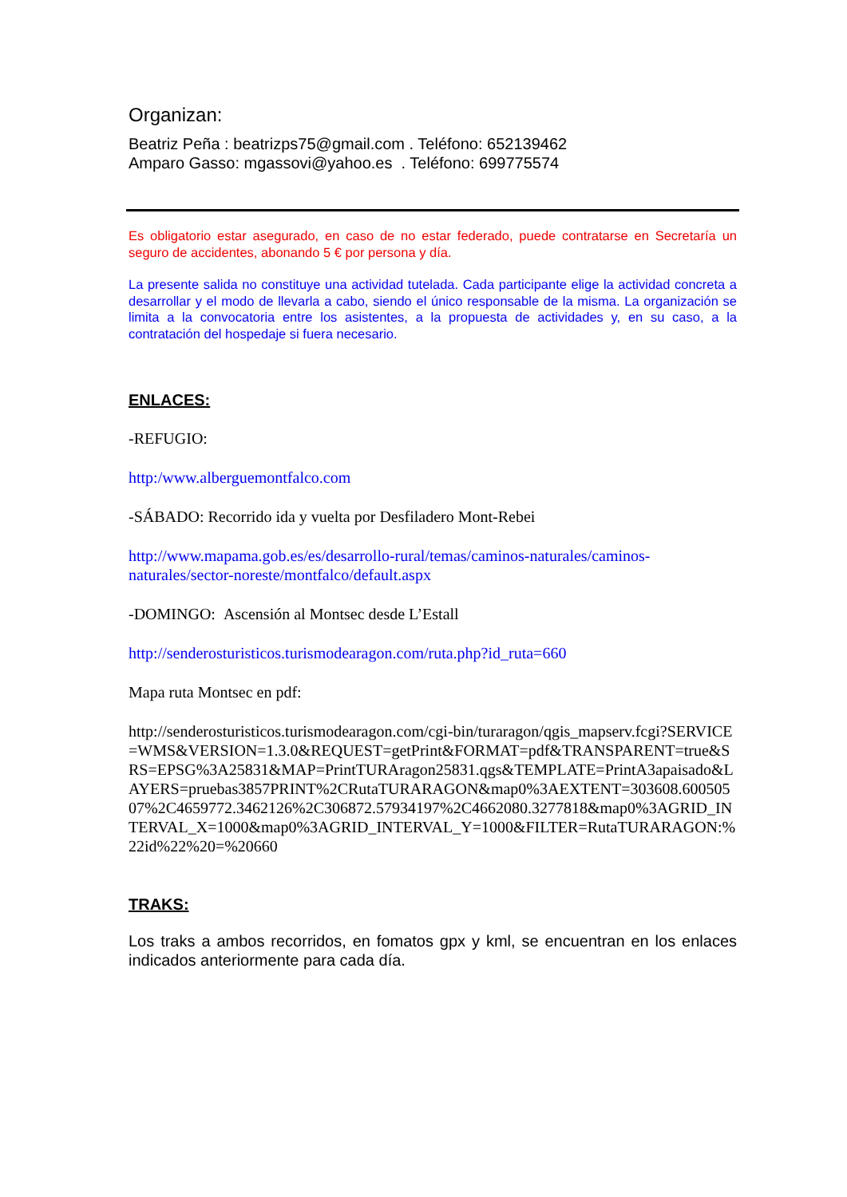Organizan:
Beatriz Peña : beatrizps75@gmail.com . Teléfono: 652139462
Amparo Gasso: mgassovi@yahoo.es . Teléfono: 699775574
Es obligatorio estar asegurado, en caso de no estar federado, puede contratarse en Secretaría un seguro de accidentes, abonando 5 € por persona y día.
La presente salida no constituye una actividad tutelada. Cada participante elige la actividad concreta a desarrollar y el modo de llevarla a cabo, siendo el único responsable de la misma. La organización se limita a la convocatoria entre los asistentes, a la propuesta de actividades y, en su caso, a la contratación del hospedaje si fuera necesario.
ENLACES:
-REFUGIO:
http:/www.alberguemontfalco.com
-SÁBADO: Recorrido ida y vuelta por Desfiladero Mont-Rebei
http://www.mapama.gob.es/es/desarrollo-rural/temas/caminos-naturales/caminos-naturales/sector-noreste/montfalco/default.aspx
-DOMINGO: Ascensión al Montsec desde L’Estall
http://senderosturisticos.turismodearagon.com/ruta.php?id_ruta=660
Mapa ruta Montsec en pdf:
http://senderosturisticos.turismodearagon.com/cgi-bin/turaragon/qgis_mapserv.fcgi?SERVICE=WMS&VERSION=1.3.0&REQUEST=getPrint&FORMAT=pdf&TRANSPARENT=true&SRS=EPSG%3A25831&MAP=PrintTURAragon25831.qgs&TEMPLATE=PrintA3apaisado&LAYERS=pruebas3857PRINT%2CRutaTURARAGON&map0%3AEXTENT=303608.60050507%2C4659772.3462126%2C306872.57934197%2C4662080.3277818&map0%3AGRID_INTERVAL_X=1000&map0%3AGRID_INTERVAL_Y=1000&FILTER=RutaTURARAGON:%22id%22%20=%20660
TRAKS:
Los traks a ambos recorridos, en fomatos gpx y kml, se encuentran en los enlaces indicados anteriormente para cada día.